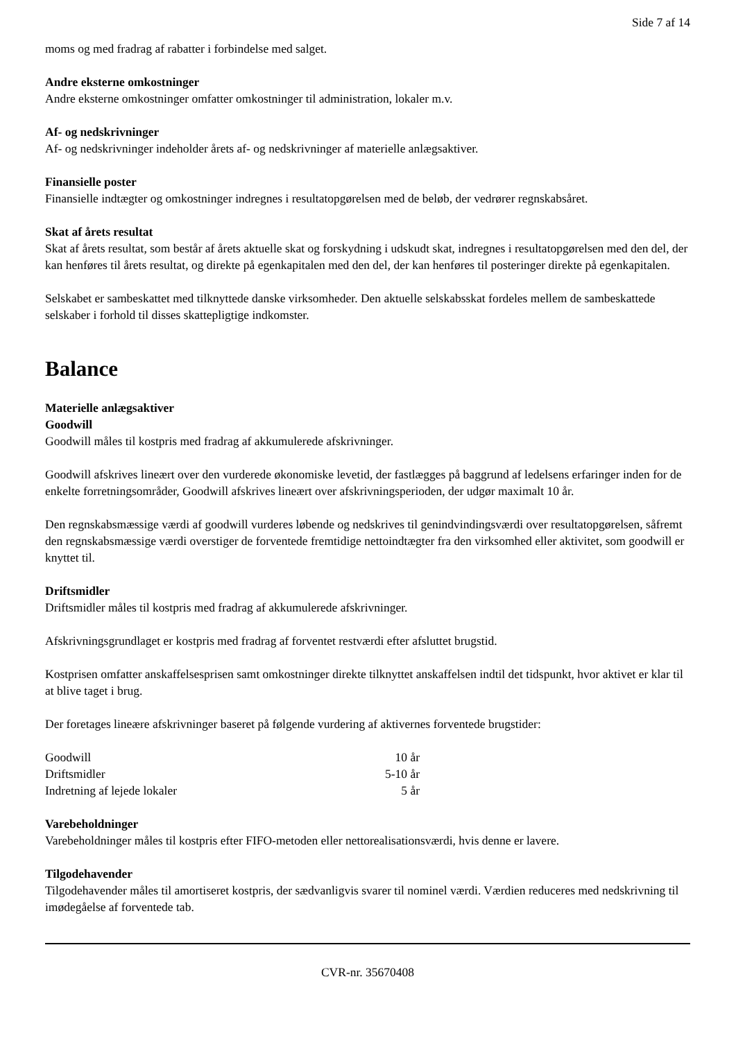Side 7 af 14
moms og med fradrag af rabatter i forbindelse med salget.
Andre eksterne omkostninger
Andre eksterne omkostninger omfatter omkostninger til administration, lokaler m.v.
Af- og nedskrivninger
Af- og nedskrivninger indeholder årets af- og nedskrivninger af materielle anlægsaktiver.
Finansielle poster
Finansielle indtægter og omkostninger indregnes i resultatopgørelsen med de beløb, der vedrører regnskabsåret.
Skat af årets resultat
Skat af årets resultat, som består af årets aktuelle skat og forskydning i udskudt skat, indregnes i resultatopgørelsen med den del, der kan henføres til årets resultat, og direkte på egenkapitalen med den del, der kan henføres til posteringer direkte på egenkapitalen.
Selskabet er sambeskattet med tilknyttede danske virksomheder. Den aktuelle selskabsskat fordeles mellem de sambeskattede selskaber i forhold til disses skattepligtige indkomster.
Balance
Materielle anlægsaktiver
Goodwill
Goodwill måles til kostpris med fradrag af akkumulerede afskrivninger.
Goodwill afskrives lineært over den vurderede økonomiske levetid, der fastlægges på baggrund af ledelsens erfaringer inden for de enkelte forretningsområder, Goodwill afskrives lineært over afskrivningsperioden, der udgør maximalt 10 år.
Den regnskabsmæssige værdi af goodwill vurderes løbende og nedskrives til genindvindingsværdi over resultatopgørelsen, såfremt den regnskabsmæssige værdi overstiger de forventede fremtidige nettoindtægter fra den virksomhed eller aktivitet, som goodwill er knyttet til.
Driftsmidler
Driftsmidler måles til kostpris med fradrag af akkumulerede afskrivninger.
Afskrivningsgrundlaget er kostpris med fradrag af forventet restværdi efter afsluttet brugstid.
Kostprisen omfatter anskaffelsesprisen samt omkostninger direkte tilknyttet anskaffelsen indtil det tidspunkt, hvor aktivet er klar til at blive taget i brug.
Der foretages lineære afskrivninger baseret på følgende vurdering af aktivernes forventede brugstider:
| Goodwill | 10 år |
| Driftsmidler | 5-10 år |
| Indretning af lejede lokaler | 5 år |
Varebeholdninger
Varebeholdninger måles til kostpris efter FIFO-metoden eller nettorealisationsværdi, hvis denne er lavere.
Tilgodehavender
Tilgodehavender måles til amortiseret kostpris, der sædvanligvis svarer til nominel værdi. Værdien reduceres med nedskrivning til imødegåelse af forventede tab.
CVR-nr. 35670408